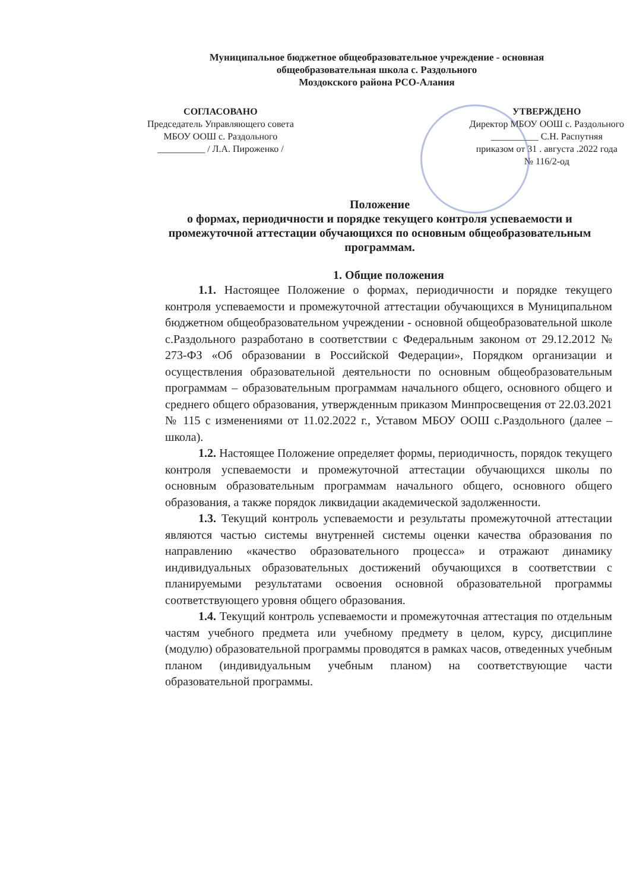Муниципальное бюджетное общеобразовательное учреждение - основная
общеобразовательная школа с. Раздольного
Моздокского района РСО-Алания
СОГЛАСОВАНО
Председатель Управляющего совета
МБОУ ООШ с. Раздольного
__________ / Л.А. Пироженко /
УТВЕРЖДЕНО
Директор МБОУ ООШ с. Раздольного
__________ С.Н. Распутняя
приказом от 31 . августа .2022 года
№ 116/2-од
Положение
о формах, периодичности и порядке текущего контроля успеваемости и промежуточной аттестации обучающихся по основным общеобразовательным программам.
1. Общие положения
1.1. Настоящее Положение о формах, периодичности и порядке текущего контроля успеваемости и промежуточной аттестации обучающихся в Муниципальном бюджетном общеобразовательном учреждении - основной общеобразовательной школе с.Раздольного разработано в соответствии с Федеральным законом от 29.12.2012 № 273-ФЗ «Об образовании в Российской Федерации», Порядком организации и осуществления образовательной деятельности по основным общеобразовательным программам – образовательным программам начального общего, основного общего и среднего общего образования, утвержденным приказом Минпросвещения от 22.03.2021 № 115 с изменениями от 11.02.2022 г., Уставом МБОУ ООШ с.Раздольного (далее – школа).
1.2. Настоящее Положение определяет формы, периодичность, порядок текущего контроля успеваемости и промежуточной аттестации обучающихся школы по основным образовательным программам начального общего, основного общего образования, а также порядок ликвидации академической задолженности.
1.3. Текущий контроль успеваемости и результаты промежуточной аттестации являются частью системы внутренней системы оценки качества образования по направлению «качество образовательного процесса» и отражают динамику индивидуальных образовательных достижений обучающихся в соответствии с планируемыми результатами освоения основной образовательной программы соответствующего уровня общего образования.
1.4. Текущий контроль успеваемости и промежуточная аттестация по отдельным частям учебного предмета или учебному предмету в целом, курсу, дисциплине (модулю) образовательной программы проводятся в рамках часов, отведенных учебным планом (индивидуальным учебным планом) на соответствующие части образовательной программы.